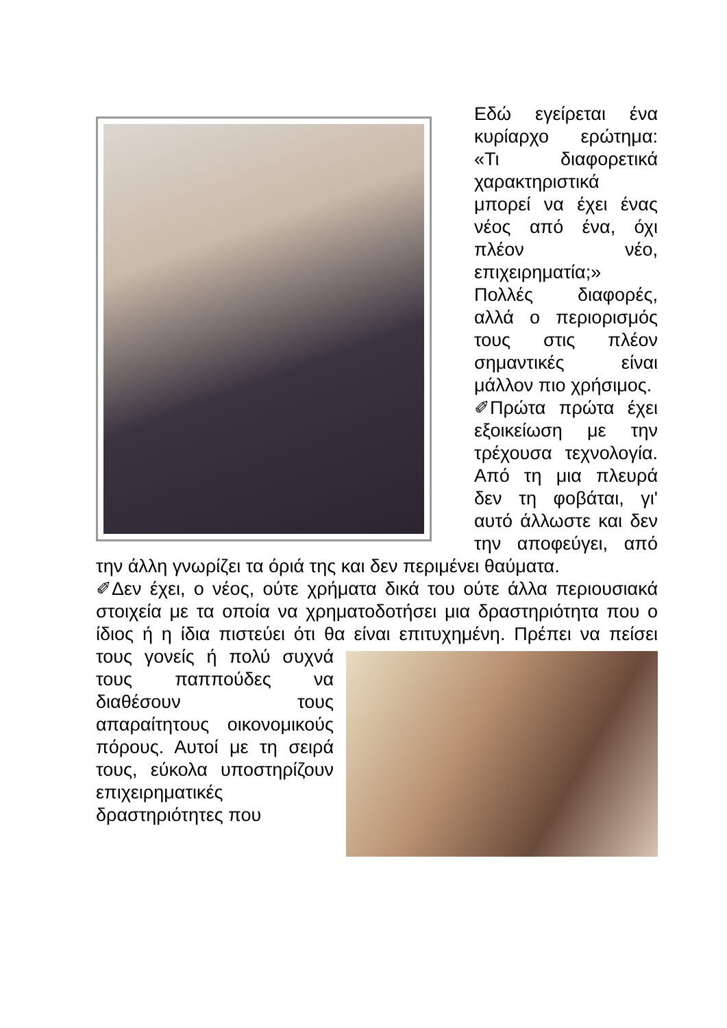Εδώ εγείρεται ένα κυρίαρχο ερώτημα: «Τι διαφορετικά χαρακτηριστικά μπορεί να έχει ένας νέος από ένα, όχι πλέον νέο, επιχειρηματία;»
Πολλές διαφορές, αλλά ο περιορισμός τους στις πλέον σημαντικές είναι μάλλον πιο χρήσιμος.
✐Πρώτα πρώτα έχει εξοικείωση με την τρέχουσα τεχνολογία. Από τη μια πλευρά δεν τη φοβάται, γι' αυτό άλλωστε και δεν την αποφεύγει, από την άλλη γνωρίζει τα όριά της και δεν περιμένει θαύματα.
✐Δεν έχει, ο νέος, ούτε χρήματα δικά του ούτε άλλα περιουσιακά στοιχεία με τα οποία να χρηματοδοτήσει μια δραστηριότητα που ο ίδιος ή η ίδια πιστεύει ότι θα είναι επιτυχημένη. Πρέπει να πείσει τους γονείς ή πολύ συχνά τους παππούδες να διαθέσουν τους απαραίτητους οικονομικούς πόρους. Αυτοί με τη σειρά τους, εύκολα υποστηρίζουν επιχειρηματικές δραστηριότητες που